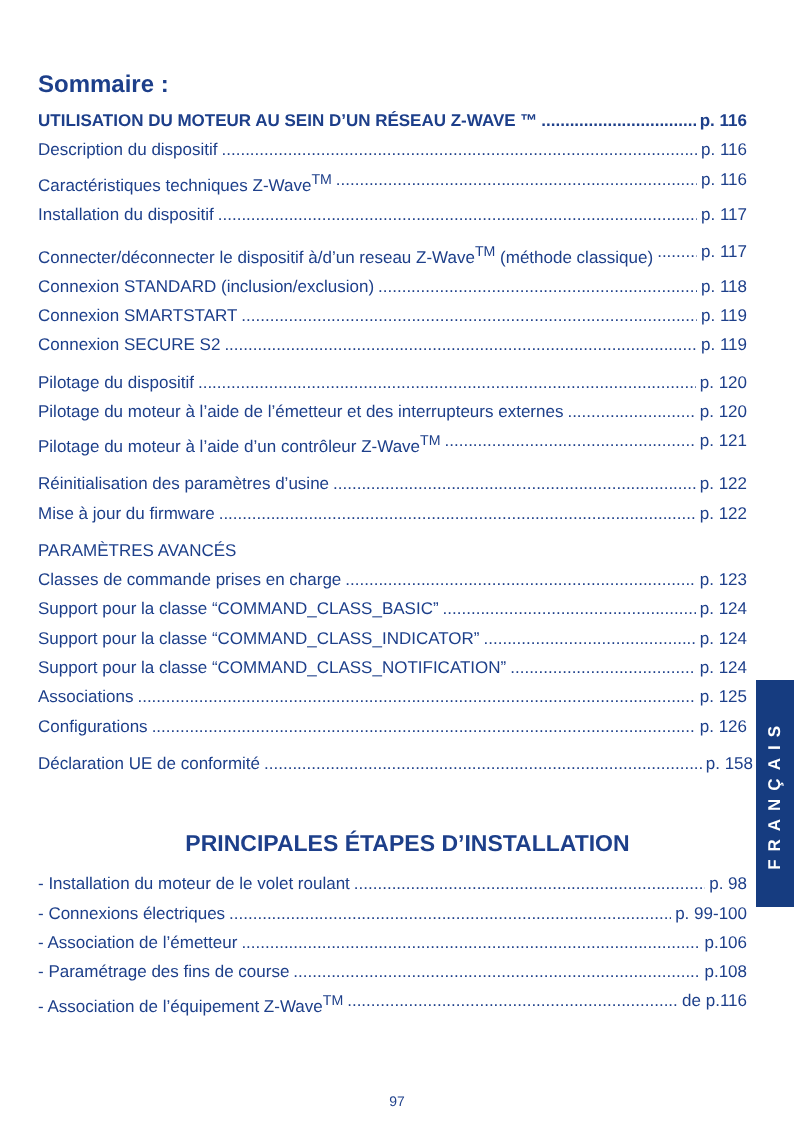Sommaire :
UTILISATION DU MOTEUR AU SEIN D’UN RÉSEAU Z-WAVE ™ p. 116
Description du dispositif p. 116
Caractéristiques techniques Z-Wave<sup>TM</sup> p. 116
Installation du dispositif p. 117
Connecter/déconnecter le dispositif à/d’un reseau Z-Wave<sup>TM</sup> (méthode classique) p. 117
Connexion STANDARD (inclusion/exclusion) p. 118
Connexion SMARTSTART p. 119
Connexion SECURE S2 p. 119
Pilotage du dispositif p. 120
Pilotage du moteur à l’aide de l’émetteur et des interrupteurs externes p. 120
Pilotage du moteur à l’aide d’un contrôleur Z-Wave<sup>TM</sup> p. 121
Réinitialisation des paramètres d’usine p. 122
Mise à jour du firmware p. 122
PARAMÈTRES AVANCÉS
Classes de commande prises en charge p. 123
Support pour la classe “COMMAND_CLASS_BASIC” p. 124
Support pour la classe “COMMAND_CLASS_INDICATOR” p. 124
Support pour la classe “COMMAND_CLASS_NOTIFICATION” p. 124
Associations p. 125
Configurations p. 126
Déclaration UE de conformité p. 158
PRINCIPALES ÉTAPES D’INSTALLATION
- Installation du moteur de le volet roulant p. 98
- Connexions électriques p. 99-100
- Association de l’émetteur p.106
- Paramétrage des fins de course p.108
- Association de l’équipement Z-Wave<sup>TM</sup> de p.116
FRANÇAIS
97